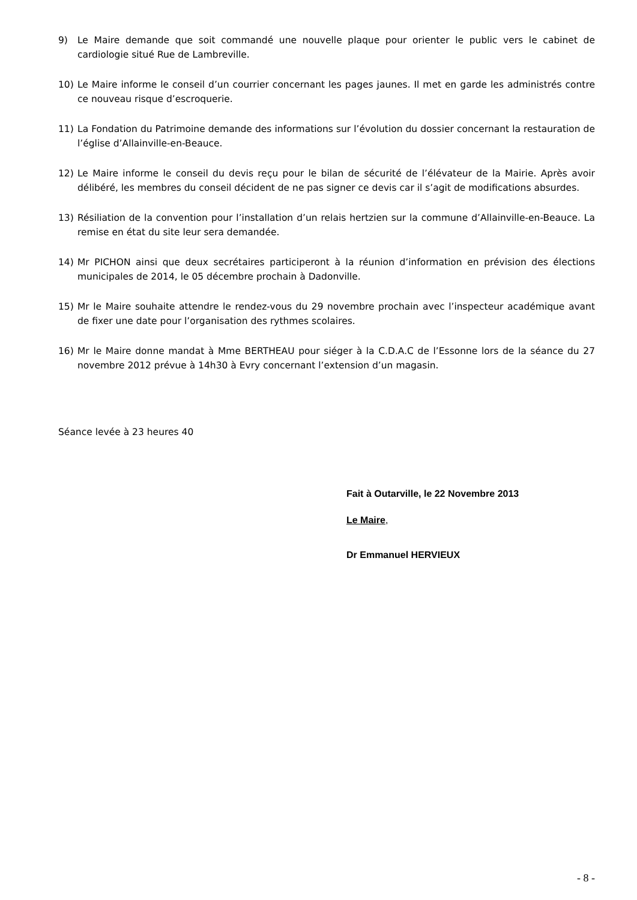9) Le Maire demande que soit commandé une nouvelle plaque pour orienter le public vers le cabinet de cardiologie situé Rue de Lambreville.
10) Le Maire informe le conseil d’un courrier concernant les pages jaunes. Il met en garde les administrés contre ce nouveau risque d’escroquerie.
11) La Fondation du Patrimoine demande des informations sur l’évolution du dossier concernant la restauration de l’église d’Allainville-en-Beauce.
12) Le Maire informe le conseil du devis reçu pour le bilan de sécurité de l’élévateur de la Mairie. Après avoir délibéré, les membres du conseil décident de ne pas signer ce devis car il s’agit de modifications absurdes.
13) Résiliation de la convention pour l’installation d’un relais hertzien sur la commune d’Allainville-en-Beauce. La remise en état du site leur sera demandée.
14) Mr PICHON ainsi que deux secrétaires participeront à la réunion d’information en prévision des élections municipales de 2014, le 05 décembre prochain à Dadonville.
15) Mr le Maire souhaite attendre le rendez-vous du 29 novembre prochain avec l’inspecteur académique avant de fixer une date pour l’organisation des rythmes scolaires.
16) Mr le Maire donne mandat à Mme BERTHEAU pour siéger à la C.D.A.C de l’Essonne lors de la séance du 27 novembre 2012 prévue à 14h30 à Evry concernant l’extension d’un magasin.
Séance levée à 23 heures 40
Fait à Outarville, le 22 Novembre 2013
Le Maire,
Dr Emmanuel HERVIEUX
- 8 -